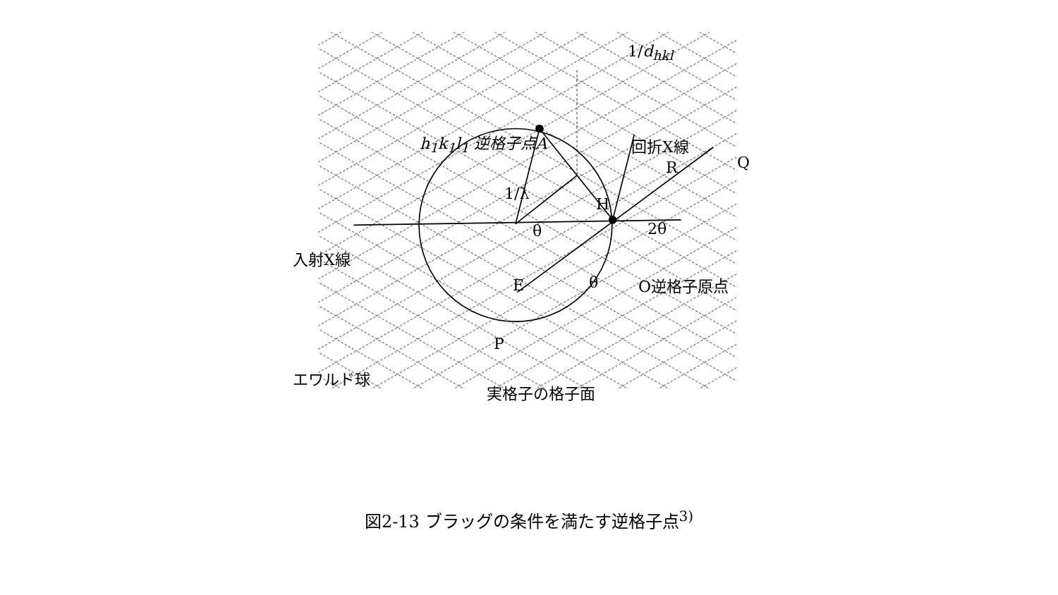h<sub>1</sub>k<sub>1</sub>l<sub>1</sub> 逆格子点A 回折X線
1/d<sub>hkl</sub>
R Q
1/λ
H
θ 2θ
入射X線
E θ O逆格子原点
P
エワルド球
実格子の格子面
図2-13 ブラッグの条件を満たす逆格子点<sup>3)</sup>